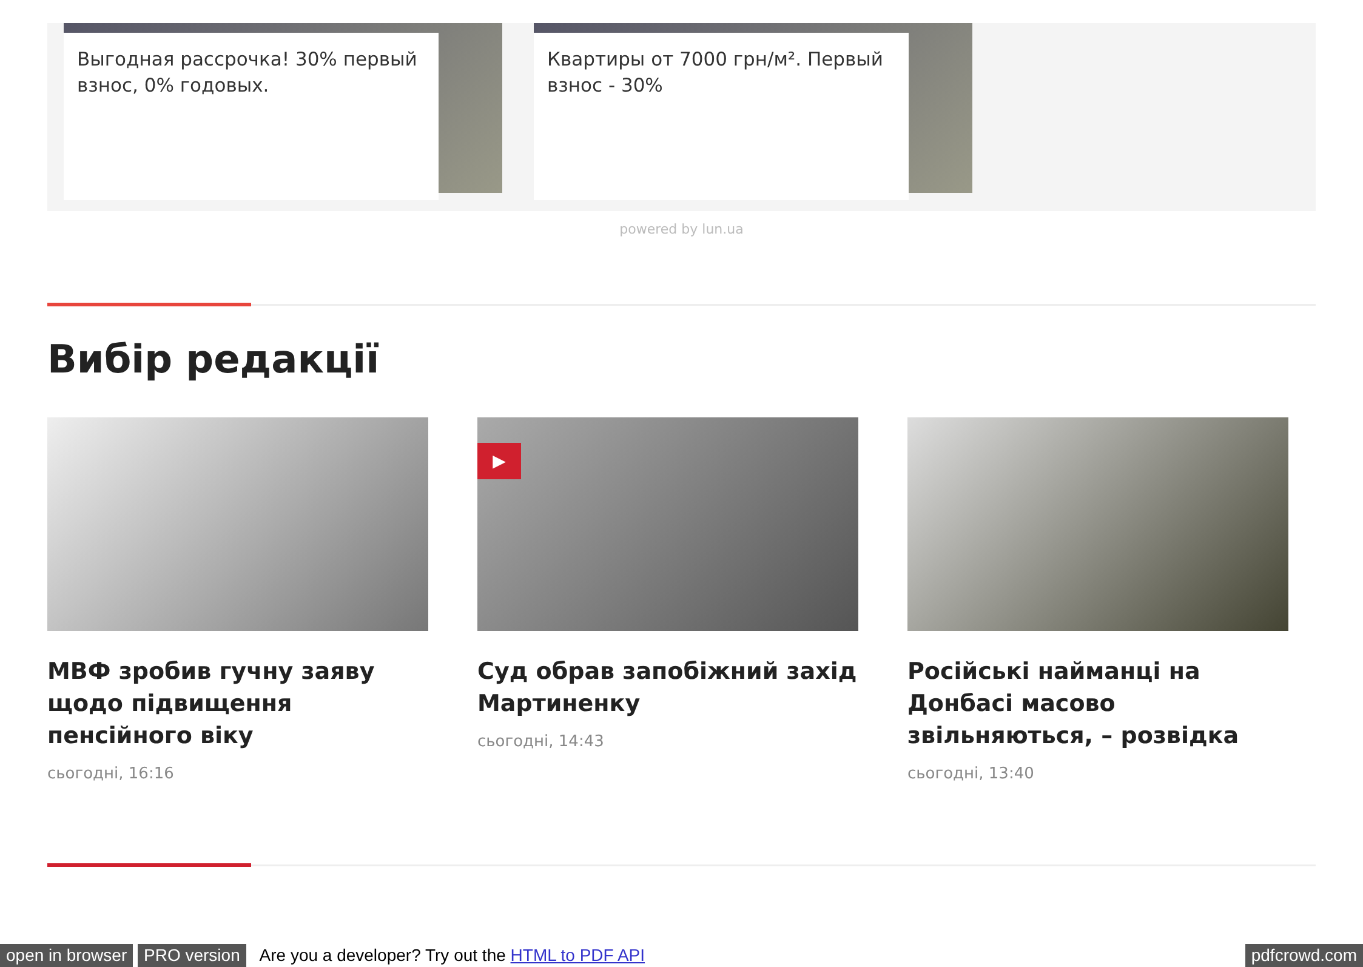Выгодная рассрочка! 30% первый взнос, 0% годовых. Квартиры от 7000 грн/м². Первый взнос - 30%
powered by lun.ua
Вибір редакції
МВФ зробив гучну заяву щодо підвищення пенсійного віку
сьогодні, 16:16
▶
Суд обрав запобіжний захід Мартиненку
сьогодні, 14:43
Російські найманці на Донбасі масово звільняються, – розвідка
сьогодні, 13:40
open in browser PRO version Are you a developer? Try out the HTML to PDF API pdfcrowd.com